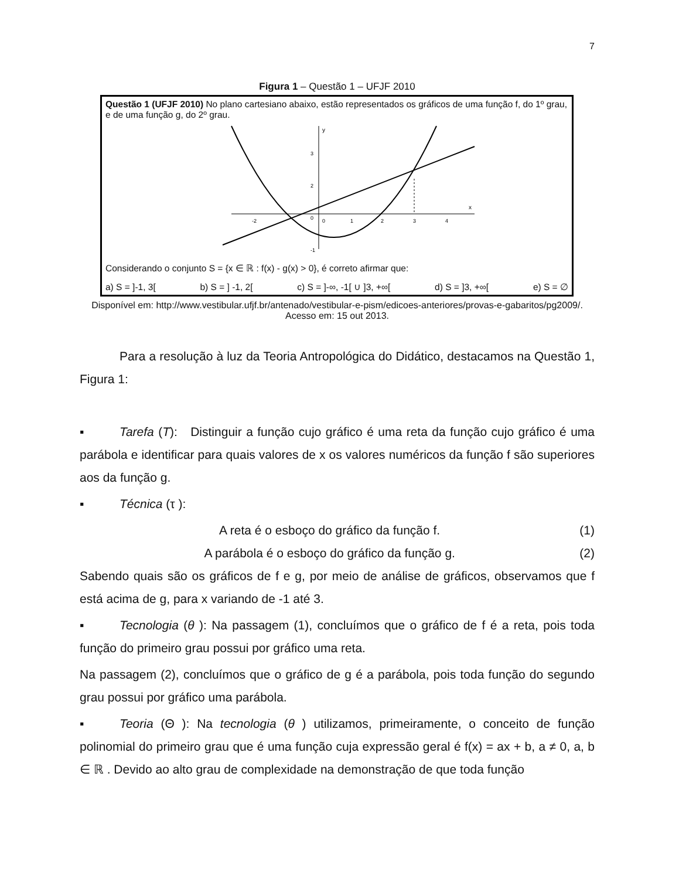7
Figura 1 – Questão 1 – UFJF 2010
Questão 1 (UFJF 2010) No plano cartesiano abaixo, estão representados os gráficos de uma função f, do 1º grau, e de uma função g, do 2º grau.
y
x
3
2
0
-1
-2
0
1
2
3
4
Considerando o conjunto S = {x ∈ ℝ : f(x) - g(x) > 0}, é correto afirmar que:
a) S = ]-1, 3[ b) S = ] -1, 2[ c) S = ]-∞, -1[ ∪ ]3, +∞[ d) S = ]3, +∞[ e) S = ∅
Disponível em: http://www.vestibular.ufjf.br/antenado/vestibular-e-pism/edicoes-anteriores/provas-e-gabaritos/pg2009/. Acesso em: 15 out 2013.
Para a resolução à luz da Teoria Antropológica do Didático, destacamos na Questão 1, Figura 1:
▪ Tarefa (T): Distinguir a função cujo gráfico é uma reta da função cujo gráfico é uma parábola e identificar para quais valores de x os valores numéricos da função f são superiores aos da função g.
▪ Técnica (τ ):
A reta é o esboço do gráfico da função f. (1)
A parábola é o esboço do gráfico da função g. (2)
Sabendo quais são os gráficos de f e g, por meio de análise de gráficos, observamos que f está acima de g, para x variando de -1 até 3.
▪ Tecnologia (θ ): Na passagem (1), concluímos que o gráfico de f é a reta, pois toda função do primeiro grau possui por gráfico uma reta.
Na passagem (2), concluímos que o gráfico de g é a parábola, pois toda função do segundo grau possui por gráfico uma parábola.
▪ Teoria (Θ ): Na tecnologia (θ ) utilizamos, primeiramente, o conceito de função polinomial do primeiro grau que é uma função cuja expressão geral é f(x) = ax + b, a ≠ 0, a, b ∈ ℝ . Devido ao alto grau de complexidade na demonstração de que toda função